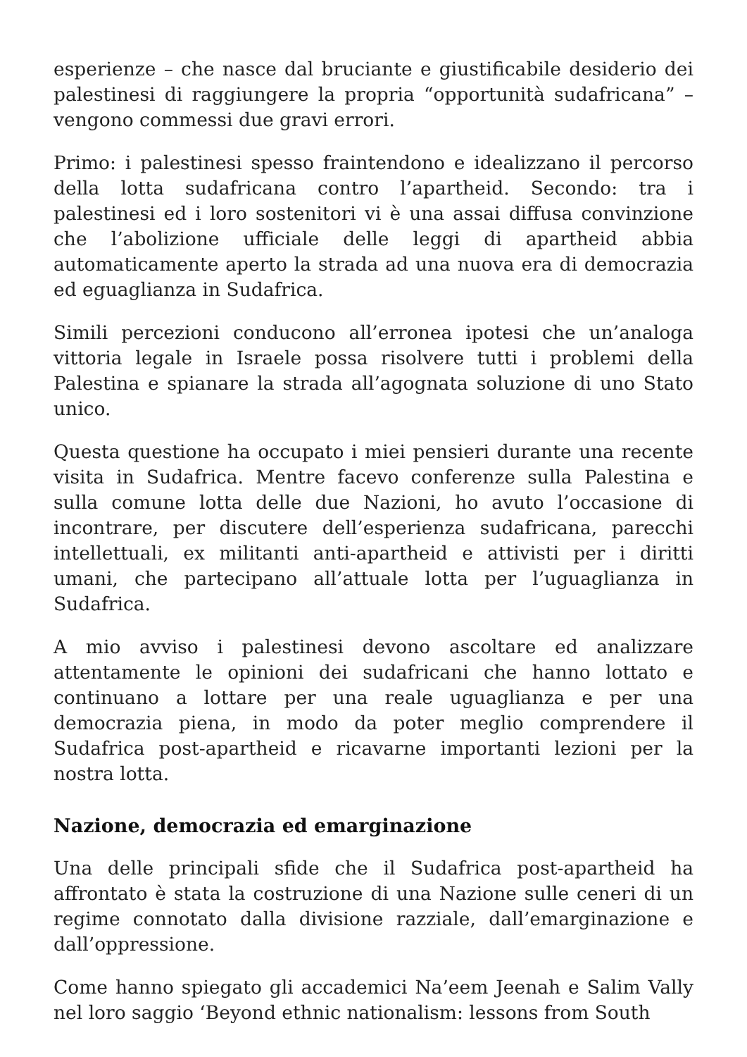esperienze – che nasce dal bruciante e giustificabile desiderio dei palestinesi di raggiungere la propria “opportunità sudafricana” – vengono commessi due gravi errori.
Primo: i palestinesi spesso fraintendono e idealizzano il percorso della lotta sudafricana contro l’apartheid. Secondo: tra i palestinesi ed i loro sostenitori vi è una assai diffusa convinzione che l’abolizione ufficiale delle leggi di apartheid abbia automaticamente aperto la strada ad una nuova era di democrazia ed eguaglianza in Sudafrica.
Simili percezioni conducono all’erronea ipotesi che un’analoga vittoria legale in Israele possa risolvere tutti i problemi della Palestina e spianare la strada all’agognata soluzione di uno Stato unico.
Questa questione ha occupato i miei pensieri durante una recente visita in Sudafrica. Mentre facevo conferenze sulla Palestina e sulla comune lotta delle due Nazioni, ho avuto l’occasione di incontrare, per discutere dell’esperienza sudafricana, parecchi intellettuali, ex militanti anti-apartheid e attivisti per i diritti umani, che partecipano all’attuale lotta per l’uguaglianza in Sudafrica.
A mio avviso i palestinesi devono ascoltare ed analizzare attentamente le opinioni dei sudafricani che hanno lottato e continuano a lottare per una reale uguaglianza e per una democrazia piena, in modo da poter meglio comprendere il Sudafrica post-apartheid e ricavarne importanti lezioni per la nostra lotta.
Nazione, democrazia ed emarginazione
Una delle principali sfide che il Sudafrica post-apartheid ha affrontato è stata la costruzione di una Nazione sulle ceneri di un regime connotato dalla divisione razziale, dall’emarginazione e dall’oppressione.
Come hanno spiegato gli accademici Na’eem Jeenah e Salim Vally nel loro saggio ‘Beyond ethnic nationalism: lessons from South